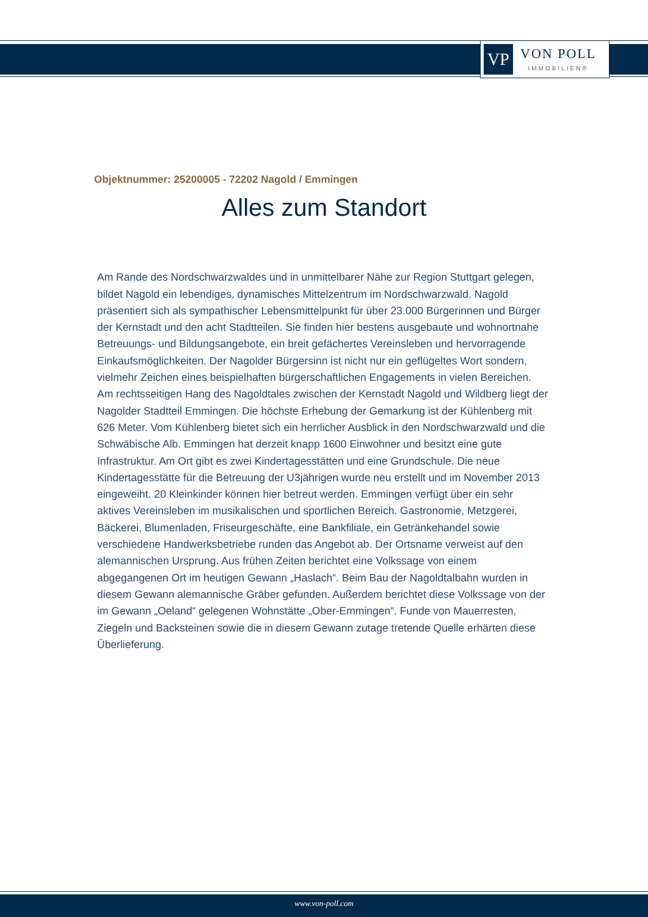VP
VON POLL
IMMOBILIEN®
Objektnummer: 25200005 - 72202 Nagold / Emmingen
Alles zum Standort
Am Rande des Nordschwarzwaldes und in unmittelbarer Nähe zur Region Stuttgart gelegen, bildet Nagold ein lebendiges, dynamisches Mittelzentrum im Nordschwarzwald. Nagold präsentiert sich als sympathischer Lebensmittelpunkt für über 23.000 Bürgerinnen und Bürger der Kernstadt und den acht Stadtteilen. Sie finden hier bestens ausgebaute und wohnortnahe Betreuungs- und Bildungsangebote, ein breit gefächertes Vereinsleben und hervorragende Einkaufsmöglichkeiten. Der Nagolder Bürgersinn ist nicht nur ein geflügeltes Wort sondern, vielmehr Zeichen eines beispielhaften bürgerschaftlichen Engagements in vielen Bereichen. Am rechtsseitigen Hang des Nagoldtales zwischen der Kernstadt Nagold und Wildberg liegt der Nagolder Stadtteil Emmingen. Die höchste Erhebung der Gemarkung ist der Kühlenberg mit 626 Meter. Vom Kühlenberg bietet sich ein herrlicher Ausblick in den Nordschwarzwald und die Schwäbische Alb. Emmingen hat derzeit knapp 1600 Einwohner und besitzt eine gute Infrastruktur. Am Ort gibt es zwei Kindertagesstätten und eine Grundschule. Die neue Kindertagesstätte für die Betreuung der U3jährigen wurde neu erstellt und im November 2013 eingeweiht. 20 Kleinkinder können hier betreut werden. Emmingen verfügt über ein sehr aktives Vereinsleben im musikalischen und sportlichen Bereich. Gastronomie, Metzgerei, Bäckerei, Blumenladen, Friseurgeschäfte, eine Bankfiliale, ein Getränkehandel sowie verschiedene Handwerksbetriebe runden das Angebot ab. Der Ortsname verweist auf den alemannischen Ursprung. Aus frühen Zeiten berichtet eine Volkssage von einem abgegangenen Ort im heutigen Gewann „Haslach“. Beim Bau der Nagoldtalbahn wurden in diesem Gewann alemannische Gräber gefunden. Außerdem berichtet diese Volkssage von der im Gewann „Oeland“ gelegenen Wohnstätte „Ober-Emmingen“. Funde von Mauerresten, Ziegeln und Backsteinen sowie die in diesem Gewann zutage tretende Quelle erhärten diese Überlieferung.
www.von-poll.com